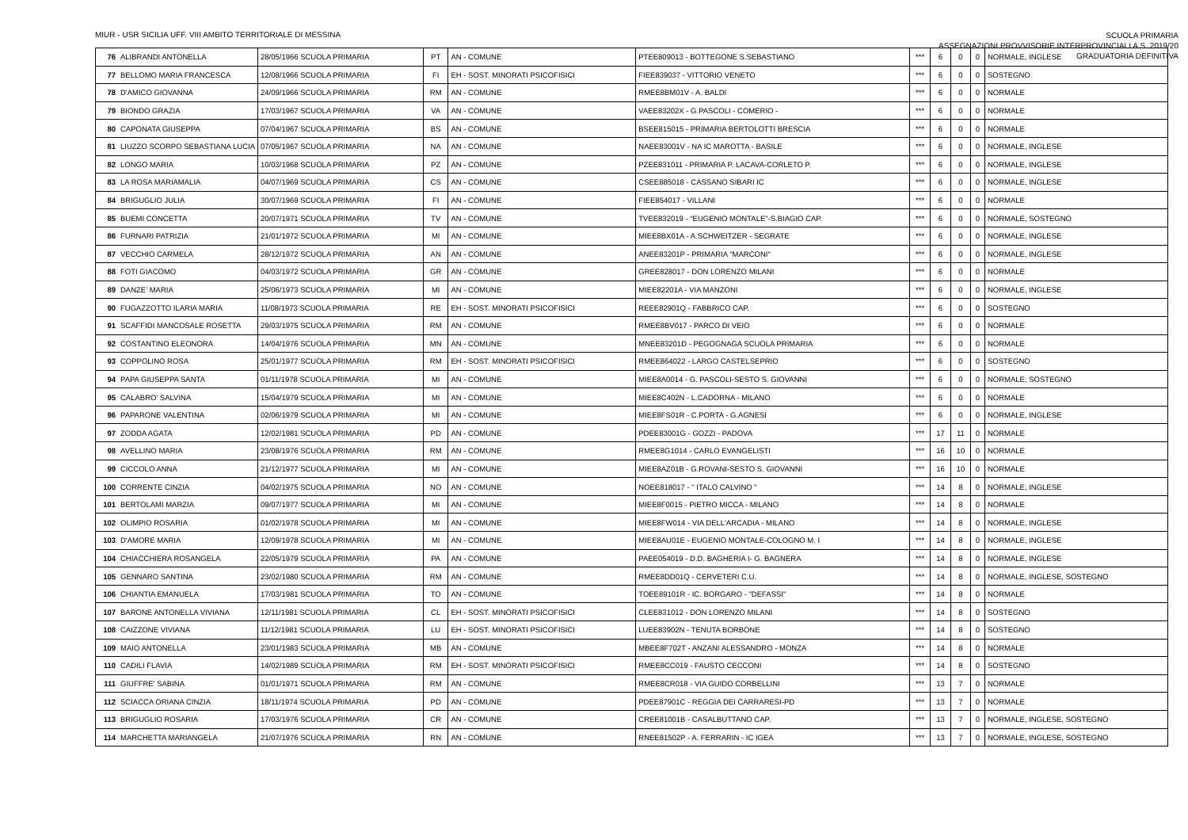MIUR - USR SICILIA UFF. VIII AMBITO TERRITORIALE DI MESSINA
SCUOLA PRIMARIA
ASSEGNAZIONI PROVVISORIE INTERPROVINCIALI A.S. 2019/20
GRADUATORIA DEFINITIVA
| 76 | ALIBRANDI ANTONELLA | 28/05/1966 SCUOLA PRIMARIA | PT | AN - COMUNE | PTEE809013 - BOTTEGONE S.SEBASTIANO | *** | 6 | 0 | 0 | NORMALE, INGLESE |
| 77 | BELLOMO MARIA FRANCESCA | 12/08/1966 SCUOLA PRIMARIA | FI | EH - SOST. MINORATI PSICOFISICI | FIEE839037 - VITTORIO VENETO | *** | 6 | 0 | 0 | SOSTEGNO |
| 78 | D'AMICO GIOVANNA | 24/09/1966 SCUOLA PRIMARIA | RM | AN - COMUNE | RMEE8BM01V - A. BALDI | *** | 6 | 0 | 0 | NORMALE |
| 79 | BIONDO GRAZIA | 17/03/1967 SCUOLA PRIMARIA | VA | AN - COMUNE | VAEE83202X - G.PASCOLI - COMERIO - | *** | 6 | 0 | 0 | NORMALE |
| 80 | CAPONATA GIUSEPPA | 07/04/1967 SCUOLA PRIMARIA | BS | AN - COMUNE | BSEE815015 - PRIMARIA BERTOLOTTI BRESCIA | *** | 6 | 0 | 0 | NORMALE |
| 81 | LIUZZO SCORPO SEBASTIANA LUCIA | 07/05/1967 SCUOLA PRIMARIA | NA | AN - COMUNE | NAEE83001V - NA IC MAROTTA - BASILE | *** | 6 | 0 | 0 | NORMALE, INGLESE |
| 82 | LONGO MARIA | 10/03/1968 SCUOLA PRIMARIA | PZ | AN - COMUNE | PZEE831011 - PRIMARIA P. LACAVA-CORLETO P. | *** | 6 | 0 | 0 | NORMALE, INGLESE |
| 83 | LA ROSA MARIAMALIA | 04/07/1969 SCUOLA PRIMARIA | CS | AN - COMUNE | CSEE885018 - CASSANO SIBARI IC | *** | 6 | 0 | 0 | NORMALE, INGLESE |
| 84 | BRIGUGLIO JULIA | 30/07/1969 SCUOLA PRIMARIA | FI | AN - COMUNE | FIEE854017 - VILLANI | *** | 6 | 0 | 0 | NORMALE |
| 85 | BUEMI CONCETTA | 20/07/1971 SCUOLA PRIMARIA | TV | AN - COMUNE | TVEE832019 - "EUGENIO MONTALE"-S.BIAGIO CAP. | *** | 6 | 0 | 0 | NORMALE, SOSTEGNO |
| 86 | FURNARI PATRIZIA | 21/01/1972 SCUOLA PRIMARIA | MI | AN - COMUNE | MIEE8BX01A - A.SCHWEITZER - SEGRATE | *** | 6 | 0 | 0 | NORMALE, INGLESE |
| 87 | VECCHIO CARMELA | 28/12/1972 SCUOLA PRIMARIA | AN | AN - COMUNE | ANEE83201P - PRIMARIA "MARCONI" | *** | 6 | 0 | 0 | NORMALE, INGLESE |
| 88 | FOTI GIACOMO | 04/03/1972 SCUOLA PRIMARIA | GR | AN - COMUNE | GREE828017 - DON LORENZO MILANI | *** | 6 | 0 | 0 | NORMALE |
| 89 | DANZE' MARIA | 25/06/1973 SCUOLA PRIMARIA | MI | AN - COMUNE | MIEE82201A - VIA MANZONI | *** | 6 | 0 | 0 | NORMALE, INGLESE |
| 90 | FUGAZZOTTO ILARIA MARIA | 11/08/1973 SCUOLA PRIMARIA | RE | EH - SOST. MINORATI PSICOFISICI | REEE82901Q - FABBRICO CAP. | *** | 6 | 0 | 0 | SOSTEGNO |
| 91 | SCAFFIDI MANCOSALE ROSETTA | 29/03/1975 SCUOLA PRIMARIA | RM | AN - COMUNE | RMEE8BV017 - PARCO DI VEIO | *** | 6 | 0 | 0 | NORMALE |
| 92 | COSTANTINO ELEONORA | 14/04/1976 SCUOLA PRIMARIA | MN | AN - COMUNE | MNEE83201D - PEGOGNAGA SCUOLA PRIMARIA | *** | 6 | 0 | 0 | NORMALE |
| 93 | COPPOLINO ROSA | 25/01/1977 SCUOLA PRIMARIA | RM | EH - SOST. MINORATI PSICOFISICI | RMEE864022 - LARGO CASTELSEPRIO | *** | 6 | 0 | 0 | SOSTEGNO |
| 94 | PAPA GIUSEPPA SANTA | 01/11/1978 SCUOLA PRIMARIA | MI | AN - COMUNE | MIEE8A0014 - G. PASCOLI-SESTO S. GIOVANNI | *** | 6 | 0 | 0 | NORMALE, SOSTEGNO |
| 95 | CALABRO' SALVINA | 15/04/1979 SCUOLA PRIMARIA | MI | AN - COMUNE | MIEE8C402N - L.CADORNA - MILANO | *** | 6 | 0 | 0 | NORMALE |
| 96 | PAPARONE VALENTINA | 02/06/1979 SCUOLA PRIMARIA | MI | AN - COMUNE | MIEE8FS01R - C.PORTA - G.AGNESI | *** | 6 | 0 | 0 | NORMALE, INGLESE |
| 97 | ZODDA AGATA | 12/02/1981 SCUOLA PRIMARIA | PD | AN - COMUNE | PDEE83001G - GOZZI - PADOVA | *** | 17 | 11 | 0 | NORMALE |
| 98 | AVELLINO MARIA | 23/08/1976 SCUOLA PRIMARIA | RM | AN - COMUNE | RMEE8G1014 - CARLO EVANGELISTI | *** | 16 | 10 | 0 | NORMALE |
| 99 | CICCOLO ANNA | 21/12/1977 SCUOLA PRIMARIA | MI | AN - COMUNE | MIEE8AZ01B - G.ROVANI-SESTO S. GIOVANNI | *** | 16 | 10 | 0 | NORMALE |
| 100 | CORRENTE CINZIA | 04/02/1975 SCUOLA PRIMARIA | NO | AN - COMUNE | NOEE818017 - " ITALO CALVINO " | *** | 14 | 8 | 0 | NORMALE, INGLESE |
| 101 | BERTOLAMI MARZIA | 09/07/1977 SCUOLA PRIMARIA | MI | AN - COMUNE | MIEE8F0015 - PIETRO MICCA - MILANO | *** | 14 | 8 | 0 | NORMALE |
| 102 | OLIMPIO ROSARIA | 01/02/1978 SCUOLA PRIMARIA | MI | AN - COMUNE | MIEE8FW014 - VIA DELL'ARCADIA - MILANO | *** | 14 | 8 | 0 | NORMALE, INGLESE |
| 103 | D'AMORE MARIA | 12/09/1978 SCUOLA PRIMARIA | MI | AN - COMUNE | MIEE8AU01E - EUGENIO MONTALE-COLOGNO M. I | *** | 14 | 8 | 0 | NORMALE, INGLESE |
| 104 | CHIACCHIERA ROSANGELA | 22/05/1979 SCUOLA PRIMARIA | PA | AN - COMUNE | PAEE054019 - D.D. BAGHERIA I- G. BAGNERA | *** | 14 | 8 | 0 | NORMALE, INGLESE |
| 105 | GENNARO SANTINA | 23/02/1980 SCUOLA PRIMARIA | RM | AN - COMUNE | RMEE8DD01Q - CERVETERI C.U. | *** | 14 | 8 | 0 | NORMALE, INGLESE, SOSTEGNO |
| 106 | CHIANTIA EMANUELA | 17/03/1981 SCUOLA PRIMARIA | TO | AN - COMUNE | TOEE89101R - IC. BORGARO - "DEFASSI" | *** | 14 | 8 | 0 | NORMALE |
| 107 | BARONE ANTONELLA VIVIANA | 12/11/1981 SCUOLA PRIMARIA | CL | EH - SOST. MINORATI PSICOFISICI | CLEE831012 - DON LORENZO MILANI | *** | 14 | 8 | 0 | SOSTEGNO |
| 108 | CAIZZONE VIVIANA | 11/12/1981 SCUOLA PRIMARIA | LU | EH - SOST. MINORATI PSICOFISICI | LUEE83902N - TENUTA BORBONE | *** | 14 | 8 | 0 | SOSTEGNO |
| 109 | MAIO ANTONELLA | 23/01/1983 SCUOLA PRIMARIA | MB | AN - COMUNE | MBEE8F702T - ANZANI ALESSANDRO - MONZA | *** | 14 | 8 | 0 | NORMALE |
| 110 | CADILI FLAVIA | 14/02/1989 SCUOLA PRIMARIA | RM | EH - SOST. MINORATI PSICOFISICI | RMEE8CC019 - FAUSTO CECCONI | *** | 14 | 8 | 0 | SOSTEGNO |
| 111 | GIUFFRE' SABINA | 01/01/1971 SCUOLA PRIMARIA | RM | AN - COMUNE | RMEE8CR018 - VIA GUIDO CORBELLINI | *** | 13 | 7 | 0 | NORMALE |
| 112 | SCIACCA ORIANA CINZIA | 18/11/1974 SCUOLA PRIMARIA | PD | AN - COMUNE | PDEE87901C - REGGIA DEI CARRARESI-PD | *** | 13 | 7 | 0 | NORMALE |
| 113 | BRIGUGLIO ROSARIA | 17/03/1976 SCUOLA PRIMARIA | CR | AN - COMUNE | CREE81001B - CASALBUTTANO CAP. | *** | 13 | 7 | 0 | NORMALE, INGLESE, SOSTEGNO |
| 114 | MARCHETTA MARIANGELA | 21/07/1976 SCUOLA PRIMARIA | RN | AN - COMUNE | RNEE81502P - A. FERRARIN - IC IGEA | *** | 13 | 7 | 0 | NORMALE, INGLESE, SOSTEGNO |